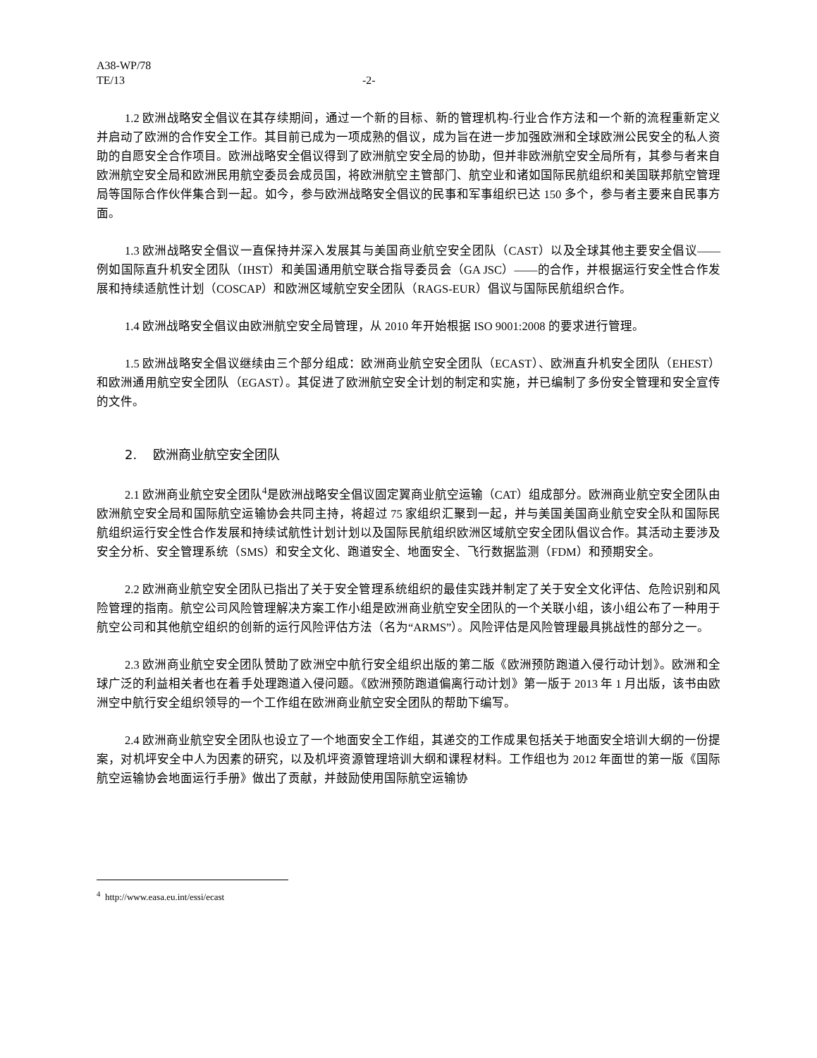A38-WP/78
TE/13 -2-
1.2 欧洲战略安全倡议在其存续期间，通过一个新的目标、新的管理机构-行业合作方法和一个新的流程重新定义并启动了欧洲的合作安全工作。其目前已成为一项成熟的倡议，成为旨在进一步加强欧洲和全球欧洲公民安全的私人资助的自愿安全合作项目。欧洲战略安全倡议得到了欧洲航空安全局的协助，但并非欧洲航空安全局所有，其参与者来自欧洲航空安全局和欧洲民用航空委员会成员国，将欧洲航空主管部门、航空业和诸如国际民航组织和美国联邦航空管理局等国际合作伙伴集合到一起。如今，参与欧洲战略安全倡议的民事和军事组织已达 150 多个，参与者主要来自民事方面。
1.3 欧洲战略安全倡议一直保持并深入发展其与美国商业航空安全团队（CAST）以及全球其他主要安全倡议——例如国际直升机安全团队（IHST）和美国通用航空联合指导委员会（GA JSC）——的合作，并根据运行安全性合作发展和持续适航性计划（COSCAP）和欧洲区域航空安全团队（RAGS-EUR）倡议与国际民航组织合作。
1.4 欧洲战略安全倡议由欧洲航空安全局管理，从 2010 年开始根据 ISO 9001:2008 的要求进行管理。
1.5 欧洲战略安全倡议继续由三个部分组成：欧洲商业航空安全团队（ECAST）、欧洲直升机安全团队（EHEST）和欧洲通用航空安全团队（EGAST）。其促进了欧洲航空安全计划的制定和实施，并已编制了多份安全管理和安全宣传的文件。
2. 欧洲商业航空安全团队
2.1 欧洲商业航空安全团队<sup>4</sup>是欧洲战略安全倡议固定翼商业航空运输（CAT）组成部分。欧洲商业航空安全团队由欧洲航空安全局和国际航空运输协会共同主持，将超过 75 家组织汇聚到一起，并与美国美国商业航空安全队和国际民航组织运行安全性合作发展和持续试航性计划计划以及国际民航组织欧洲区域航空安全团队倡议合作。其活动主要涉及安全分析、安全管理系统（SMS）和安全文化、跑道安全、地面安全、飞行数据监测（FDM）和预期安全。
2.2 欧洲商业航空安全团队已指出了关于安全管理系统组织的最佳实践并制定了关于安全文化评估、危险识别和风险管理的指南。航空公司风险管理解决方案工作小组是欧洲商业航空安全团队的一个关联小组，该小组公布了一种用于航空公司和其他航空组织的创新的运行风险评估方法（名为“ARMS”）。风险评估是风险管理最具挑战性的部分之一。
2.3 欧洲商业航空安全团队赞助了欧洲空中航行安全组织出版的第二版《欧洲预防跑道入侵行动计划》。欧洲和全球广泛的利益相关者也在着手处理跑道入侵问题。《欧洲预防跑道偏离行动计划》第一版于 2013 年 1 月出版，该书由欧洲空中航行安全组织领导的一个工作组在欧洲商业航空安全团队的帮助下编写。
2.4 欧洲商业航空安全团队也设立了一个地面安全工作组，其递交的工作成果包括关于地面安全培训大纲的一份提案，对机坪安全中人为因素的研究，以及机坪资源管理培训大纲和课程材料。工作组也为 2012 年面世的第一版《国际航空运输协会地面运行手册》做出了贡献，并鼓励使用国际航空运输协
<sup>4</sup> http://www.easa.eu.int/essi/ecast